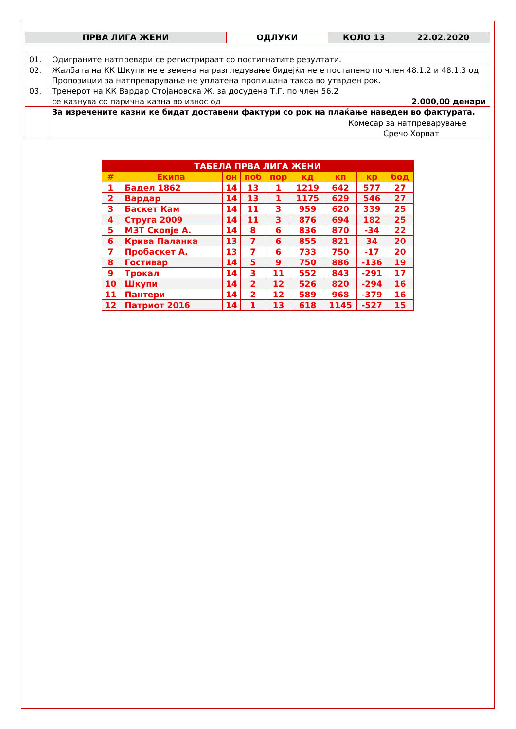| ПРВА ЛИГА ЖЕНИ | ОДЛУКИ | КОЛО 13 22.02.2020 |
| 01. | Одиграните натпревари се регистрираат со постигнатите резултати. |
| 02. | Жалбата на КК Шкупи не е земена на разгледување бидејќи не е постапено по член 48.1.2 и 48.1.3 од Пропозиции за натпреварување не уплатена пропишана такса во утврден рок. |
| 03. | Тренерот на КК Вардар Стојановска Ж. за досудена Т.Г. по член 56.2 се казнува со парична казна во износ од 2.000,00 денари |
| | За изречените казни ке бидат доставени фактури со рок на плаќање наведен во фактурата. Комесар за натпреварување Сречо Хорват |
| ТАБЕЛА ПРВА ЛИГА ЖЕНИ | | | | | | | | |
| --- | --- | --- | --- | --- | --- | --- | --- | --- |
| # | Екипа | он | поб | пор | кд | кп | кр | бод |
| 1 | Бадел 1862 | 14 | 13 | 1 | 1219 | 642 | 577 | 27 |
| 2 | Вардар | 14 | 13 | 1 | 1175 | 629 | 546 | 27 |
| 3 | Баскет Кам | 14 | 11 | 3 | 959 | 620 | 339 | 25 |
| 4 | Струга 2009 | 14 | 11 | 3 | 876 | 694 | 182 | 25 |
| 5 | МЗТ Скопје А. | 14 | 8 | 6 | 836 | 870 | -34 | 22 |
| 6 | Крива Паланка | 13 | 7 | 6 | 855 | 821 | 34 | 20 |
| 7 | Пробаскет А. | 13 | 7 | 6 | 733 | 750 | -17 | 20 |
| 8 | Гостивар | 14 | 5 | 9 | 750 | 886 | -136 | 19 |
| 9 | Трокал | 14 | 3 | 11 | 552 | 843 | -291 | 17 |
| 10 | Шкупи | 14 | 2 | 12 | 526 | 820 | -294 | 16 |
| 11 | Пантери | 14 | 2 | 12 | 589 | 968 | -379 | 16 |
| 12 | Патриот 2016 | 14 | 1 | 13 | 618 | 1145 | -527 | 15 |